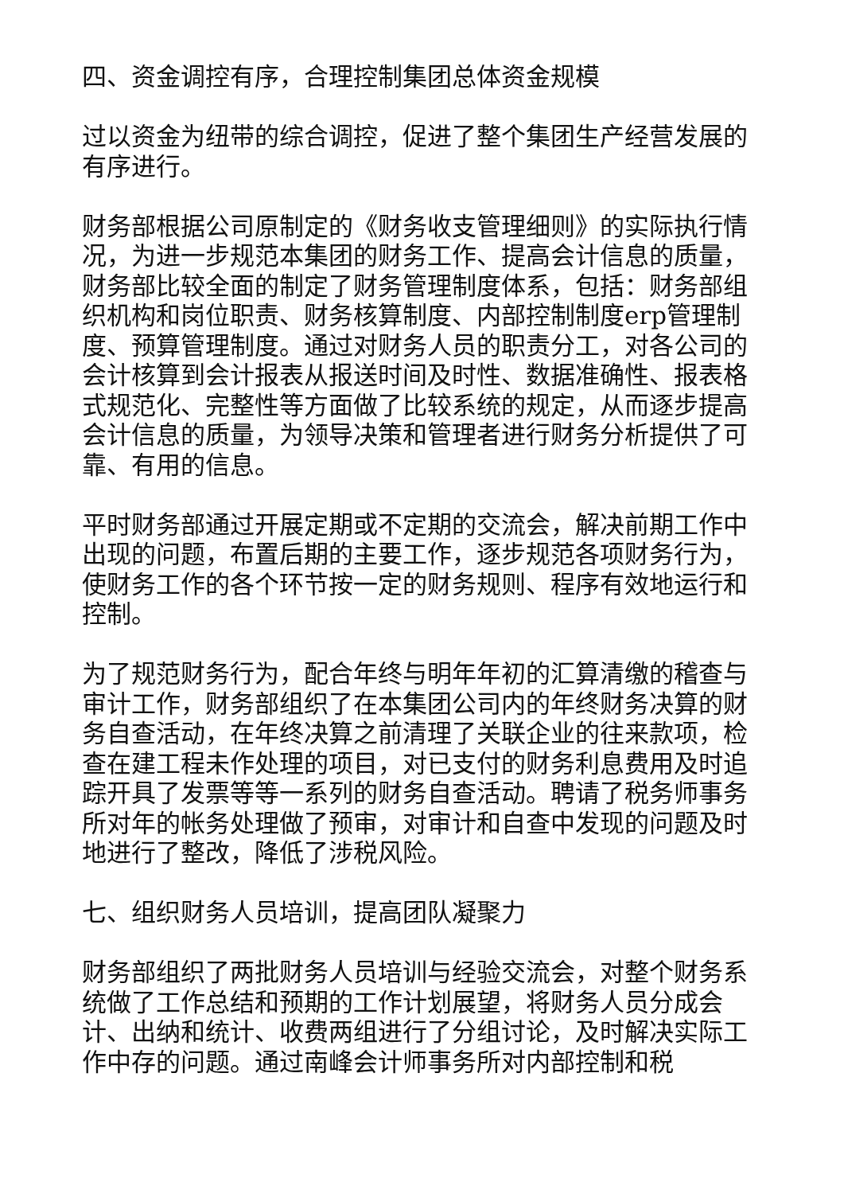四、资金调控有序，合理控制集团总体资金规模
过以资金为纽带的综合调控，促进了整个集团生产经营发展的有序进行。
财务部根据公司原制定的《财务收支管理细则》的实际执行情况，为进一步规范本集团的财务工作、提高会计信息的质量，财务部比较全面的制定了财务管理制度体系，包括：财务部组织机构和岗位职责、财务核算制度、内部控制制度erp管理制度、预算管理制度。通过对财务人员的职责分工，对各公司的会计核算到会计报表从报送时间及时性、数据准确性、报表格式规范化、完整性等方面做了比较系统的规定，从而逐步提高会计信息的质量，为领导决策和管理者进行财务分析提供了可靠、有用的信息。
平时财务部通过开展定期或不定期的交流会，解决前期工作中出现的问题，布置后期的主要工作，逐步规范各项财务行为，使财务工作的各个环节按一定的财务规则、程序有效地运行和控制。
为了规范财务行为，配合年终与明年年初的汇算清缴的稽查与审计工作，财务部组织了在本集团公司内的年终财务决算的财务自查活动，在年终决算之前清理了关联企业的往来款项，检查在建工程未作处理的项目，对已支付的财务利息费用及时追踪开具了发票等等一系列的财务自查活动。聘请了税务师事务所对年的帐务处理做了预审，对审计和自查中发现的问题及时地进行了整改，降低了涉税风险。
七、组织财务人员培训，提高团队凝聚力
财务部组织了两批财务人员培训与经验交流会，对整个财务系统做了工作总结和预期的工作计划展望，将财务人员分成会计、出纳和统计、收费两组进行了分组讨论，及时解决实际工作中存的问题。通过南峰会计师事务所对内部控制和税